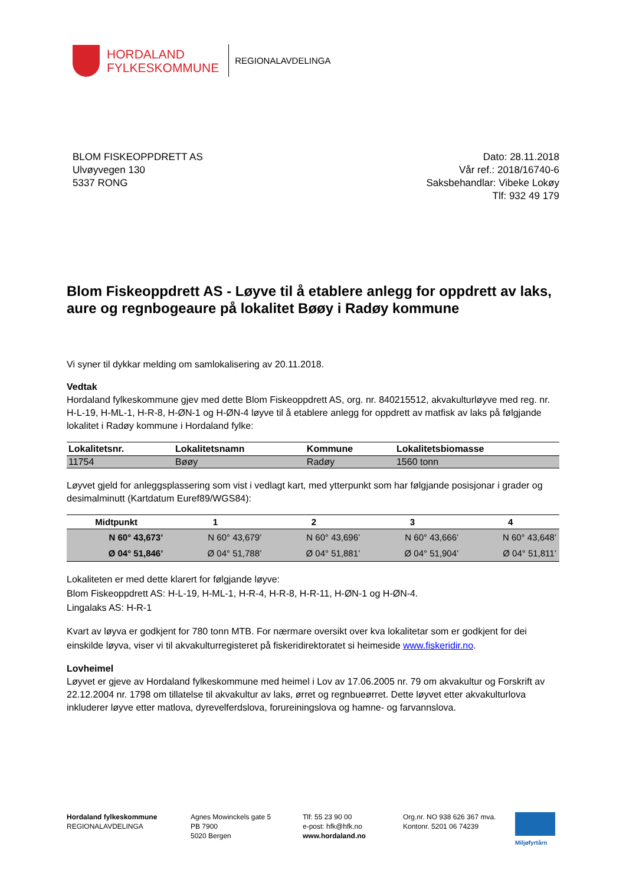HORDALAND
FYLKESKOMMUNE
REGIONALAVDELINGA
BLOM FISKEOPPDRETT AS
Ulvøyvegen 130
5337 RONG
Dato: 28.11.2018
Vår ref.: 2018/16740-6
Saksbehandlar: Vibeke Lokøy
Tlf: 932 49 179
Blom Fiskeoppdrett AS - Løyve til å etablere anlegg for oppdrett av laks, aure og regnbogeaure på lokalitet Bøøy i Radøy kommune
Vi syner til dykkar melding om samlokalisering av 20.11.2018.
Vedtak
Hordaland fylkeskommune gjev med dette Blom Fiskeoppdrett AS, org. nr. 840215512, akvakulturløyve med reg. nr. H-L-19, H-ML-1, H-R-8, H-ØN-1 og H-ØN-4 løyve til å etablere anlegg for oppdrett av matfisk av laks på følgjande lokalitet i Radøy kommune i Hordaland fylke:
| Lokalitetsnr. | Lokalitetsnamn | Kommune | Lokalitetsbiomasse |
| --- | --- | --- | --- |
| 11754 | Bøøy | Radøy | 1560 tonn |
Løyvet gjeld for anleggsplassering som vist i vedlagt kart, med ytterpunkt som har følgjande posisjonar i grader og desimalminutt (Kartdatum Euref89/WGS84):
| Midtpunkt | 1 | 2 | 3 | 4 |
| --- | --- | --- | --- | --- |
| N 60° 43,673’ | N 60° 43,679’ | N 60° 43,696’ | N 60° 43,666’ | N 60° 43,648’ |
| Ø 04° 51,846’ | Ø 04° 51,788’ | Ø 04° 51,881’ | Ø 04° 51,904’ | Ø 04° 51,811’ |
Lokaliteten er med dette klarert for følgjande løyve:
Blom Fiskeoppdrett AS: H-L-19, H-ML-1, H-R-4, H-R-8, H-R-11, H-ØN-1 og H-ØN-4.
Lingalaks AS: H-R-1
Kvart av løyva er godkjent for 780 tonn MTB. For nærmare oversikt over kva lokalitetar som er godkjent for dei einskilde løyva, viser vi til akvakulturregisteret på fiskeridirektoratet si heimeside www.fiskeridir.no.
Lovheimel
Løyvet er gjeve av Hordaland fylkeskommune med heimel i Lov av 17.06.2005 nr. 79 om akvakultur og Forskrift av 22.12.2004 nr. 1798 om tillatelse til akvakultur av laks, ørret og regnbueørret. Dette løyvet etter akvakulturlova inkluderer løyve etter matlova, dyrevelferdslova, forureiningslova og hamne- og farvannslova.
Hordaland fylkeskommune
REGIONALAVDELINGA
Agnes Mowinckels gate 5
PB 7900
5020 Bergen
Tlf: 55 23 90 00
e-post: hfk@hfk.no
www.hordaland.no
Org.nr. NO 938 626 367 mva.
Kontonr. 5201 06 74239
Miljøfyrtårn